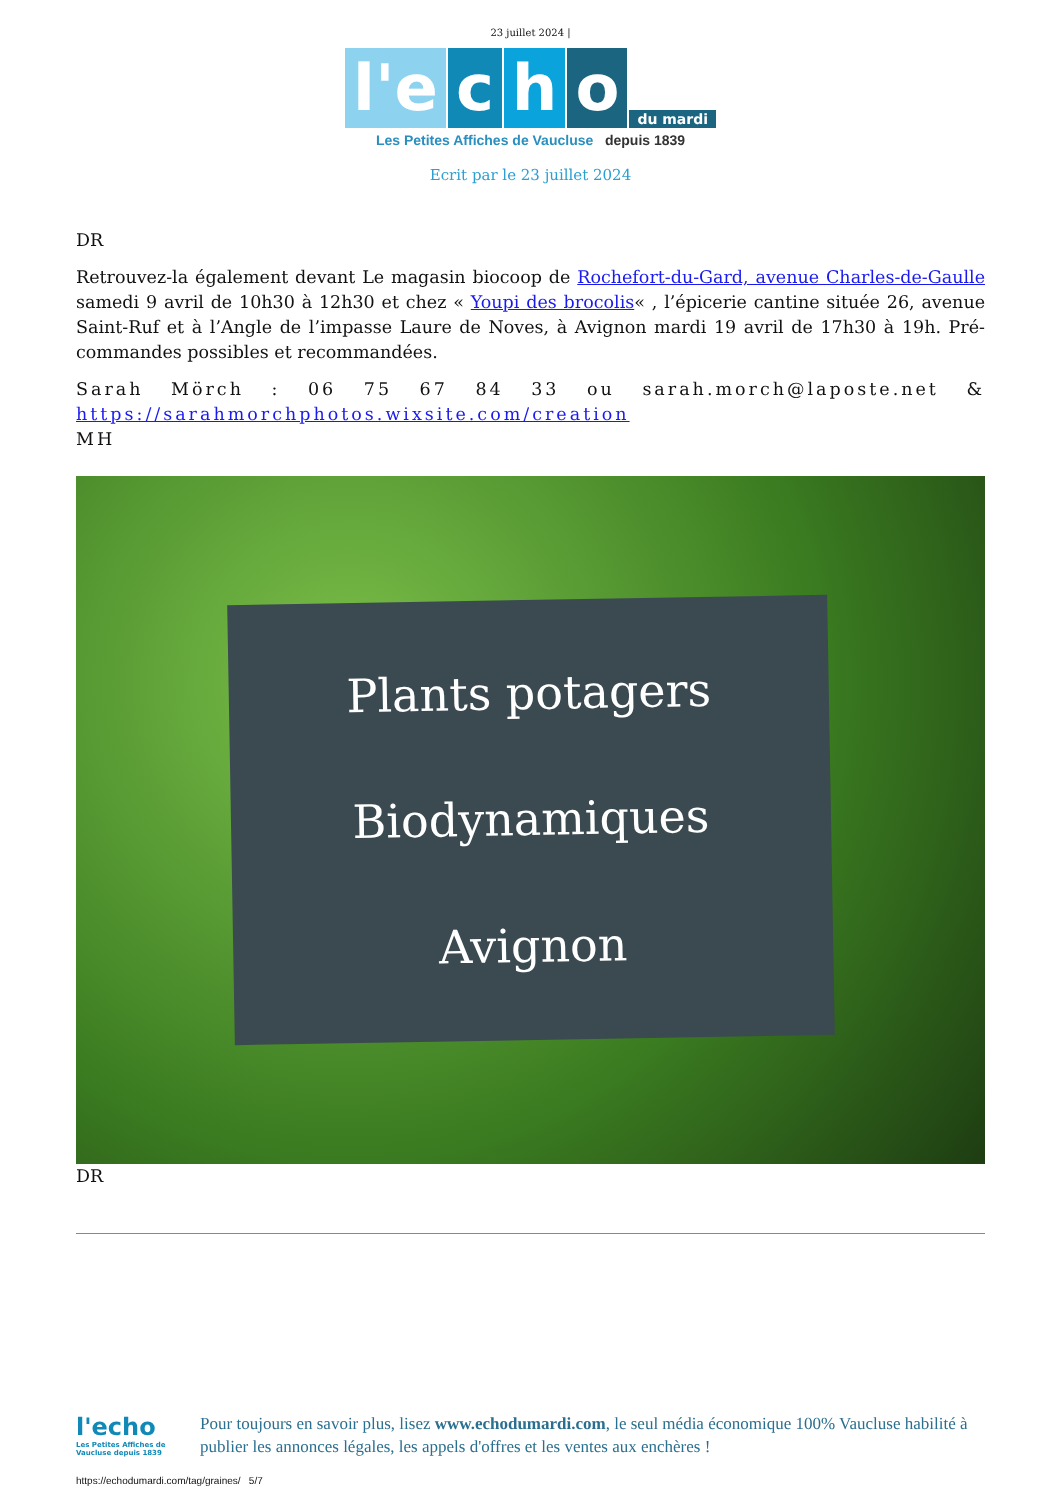23 juillet 2024 |
l'e c h o du mardi
Les Petites Affiches de Vaucluse depuis 1839
Ecrit par le 23 juillet 2024
DR
Retrouvez-la également devant Le magasin biocoop de Rochefort-du-Gard, avenue Charles-de-Gaulle samedi 9 avril de 10h30 à 12h30 et chez « Youpi des brocolis« , l’épicerie cantine située 26, avenue Saint-Ruf et à l’Angle de l’impasse Laure de Noves, à Avignon mardi 19 avril de 17h30 à 19h. Pré-commandes possibles et recommandées.
Sarah Mörch : 06 75 67 84 33 ou sarah.morch@laposte.net & https://sarahmorchphotos.wixsite.com/creation
MH
Plants potagers
Biodynamiques
Avignon
DR
l'echo
Les Petites Affiches de Vaucluse depuis 1839
Pour toujours en savoir plus, lisez www.echodumardi.com, le seul média économique 100% Vaucluse habilité à publier les annonces légales, les appels d'offres et les ventes aux enchères !
https://echodumardi.com/tag/graines/ 5/7